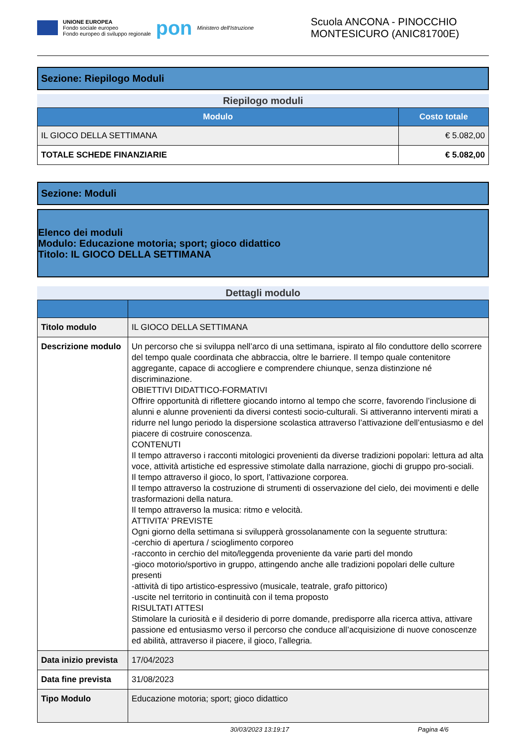UNIONE EUROPEA
Fondo sociale europeo
Fondo europeo di sviluppo regionale
pon
Ministero dell'Istruzione
Scuola ANCONA - PINOCCHIO
MONTESICURO (ANIC81700E)
Sezione: Riepilogo Moduli
Riepilogo moduli
| Modulo | Costo totale |
| --- | --- |
| IL GIOCO DELLA SETTIMANA | € 5.082,00 |
| TOTALE SCHEDE FINANZIARIE | € 5.082,00 |
Sezione: Moduli
Elenco dei moduli
Modulo: Educazione motoria; sport; gioco didattico
Titolo: IL GIOCO DELLA SETTIMANA
Dettagli modulo
| Titolo modulo | IL GIOCO DELLA SETTIMANA |
| Descrizione modulo | Un percorso che si sviluppa nell’arco di una settimana, ispirato al filo conduttore dello scorrere del tempo quale coordinata che abbraccia, oltre le barriere. Il tempo quale contenitore aggregante, capace di accogliere e comprendere chiunque, senza distinzione né discriminazione. OBIETTIVI DIDATTICO-FORMATIVI Offrire opportunità di riflettere giocando intorno al tempo che scorre, favorendo l’inclusione di alunni e alunne provenienti da diversi contesti socio-culturali. Si attiveranno interventi mirati a ridurre nel lungo periodo la dispersione scolastica attraverso l’attivazione dell’entusiasmo e del piacere di costruire conoscenza. CONTENUTI Il tempo attraverso i racconti mitologici provenienti da diverse tradizioni popolari: lettura ad alta voce, attività artistiche ed espressive stimolate dalla narrazione, giochi di gruppo pro-sociali. Il tempo attraverso il gioco, lo sport, l’attivazione corporea. Il tempo attraverso la costruzione di strumenti di osservazione del cielo, dei movimenti e delle trasformazioni della natura. Il tempo attraverso la musica: ritmo e velocità. ATTIVITA' PREVISTE Ogni giorno della settimana si svilupperà grossolanamente con la seguente struttura: -cerchio di apertura / scioglimento corporeo -racconto in cerchio del mito/leggenda proveniente da varie parti del mondo -gioco motorio/sportivo in gruppo, attingendo anche alle tradizioni popolari delle culture presenti -attività di tipo artistico-espressivo (musicale, teatrale, grafo pittorico) -uscite nel territorio in continuità con il tema proposto RISULTATI ATTESI Stimolare la curiosità e il desiderio di porre domande, predisporre alla ricerca attiva, attivare passione ed entusiasmo verso il percorso che conduce all’acquisizione di nuove conoscenze ed abilità, attraverso il piacere, il gioco, l’allegria. |
| Data inizio prevista | 17/04/2023 |
| Data fine prevista | 31/08/2023 |
| Tipo Modulo | Educazione motoria; sport; gioco didattico |
30/03/2023 13:19:17 Pagina 4/6